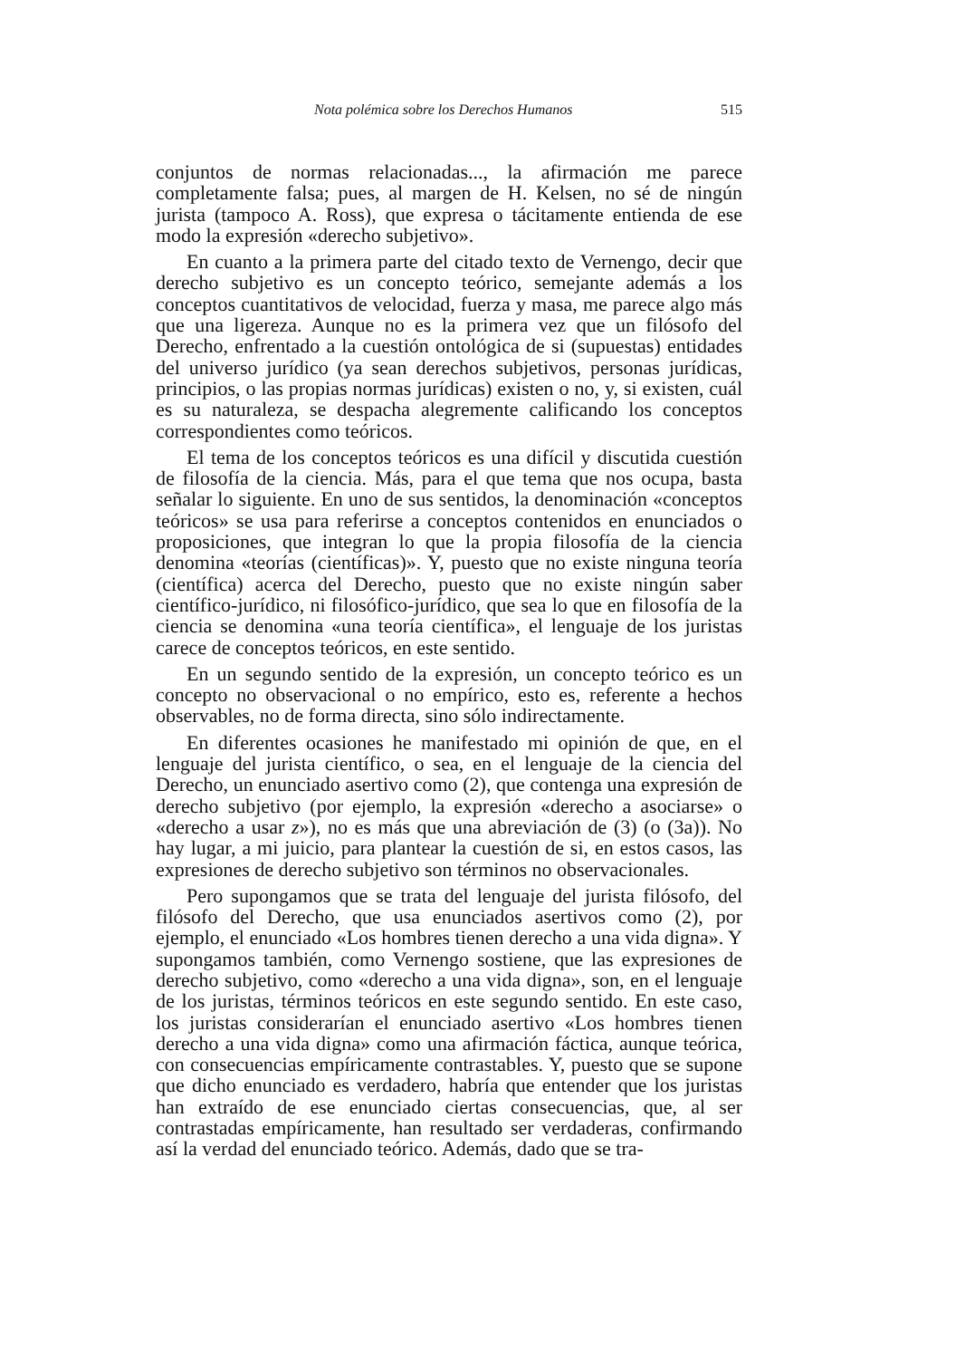Nota polémica sobre los Derechos Humanos 515
conjuntos de normas relacionadas..., la afirmación me parece completamente falsa; pues, al margen de H. Kelsen, no sé de ningún jurista (tampoco A. Ross), que expresa o tácitamente entienda de ese modo la expresión «derecho subjetivo».
En cuanto a la primera parte del citado texto de Vernengo, decir que derecho subjetivo es un concepto teórico, semejante además a los conceptos cuantitativos de velocidad, fuerza y masa, me parece algo más que una ligereza. Aunque no es la primera vez que un filósofo del Derecho, enfrentado a la cuestión ontológica de si (supuestas) entidades del universo jurídico (ya sean derechos subjetivos, personas jurídicas, principios, o las propias normas jurídicas) existen o no, y, si existen, cuál es su naturaleza, se despacha alegremente calificando los conceptos correspondientes como teóricos.
El tema de los conceptos teóricos es una difícil y discutida cuestión de filosofía de la ciencia. Más, para el que tema que nos ocupa, basta señalar lo siguiente. En uno de sus sentidos, la denominación «conceptos teóricos» se usa para referirse a conceptos contenidos en enunciados o proposiciones, que integran lo que la propia filosofía de la ciencia denomina «teorías (científicas)». Y, puesto que no existe ninguna teoría (científica) acerca del Derecho, puesto que no existe ningún saber científico-jurídico, ni filosófico-jurídico, que sea lo que en filosofía de la ciencia se denomina «una teoría científica», el lenguaje de los juristas carece de conceptos teóricos, en este sentido.
En un segundo sentido de la expresión, un concepto teórico es un concepto no observacional o no empírico, esto es, referente a hechos observables, no de forma directa, sino sólo indirectamente.
En diferentes ocasiones he manifestado mi opinión de que, en el lenguaje del jurista científico, o sea, en el lenguaje de la ciencia del Derecho, un enunciado asertivo como (2), que contenga una expresión de derecho subjetivo (por ejemplo, la expresión «derecho a asociarse» o «derecho a usar z»), no es más que una abreviación de (3) (o (3a)). No hay lugar, a mi juicio, para plantear la cuestión de si, en estos casos, las expresiones de derecho subjetivo son términos no observacionales.
Pero supongamos que se trata del lenguaje del jurista filósofo, del filósofo del Derecho, que usa enunciados asertivos como (2), por ejemplo, el enunciado «Los hombres tienen derecho a una vida digna». Y supongamos también, como Vernengo sostiene, que las expresiones de derecho subjetivo, como «derecho a una vida digna», son, en el lenguaje de los juristas, términos teóricos en este segundo sentido. En este caso, los juristas considerarían el enunciado asertivo «Los hombres tienen derecho a una vida digna» como una afirmación fáctica, aunque teórica, con consecuencias empíricamente contrastables. Y, puesto que se supone que dicho enunciado es verdadero, habría que entender que los juristas han extraído de ese enunciado ciertas consecuencias, que, al ser contrastadas empíricamente, han resultado ser verdaderas, confirmando así la verdad del enunciado teórico. Además, dado que se tra-